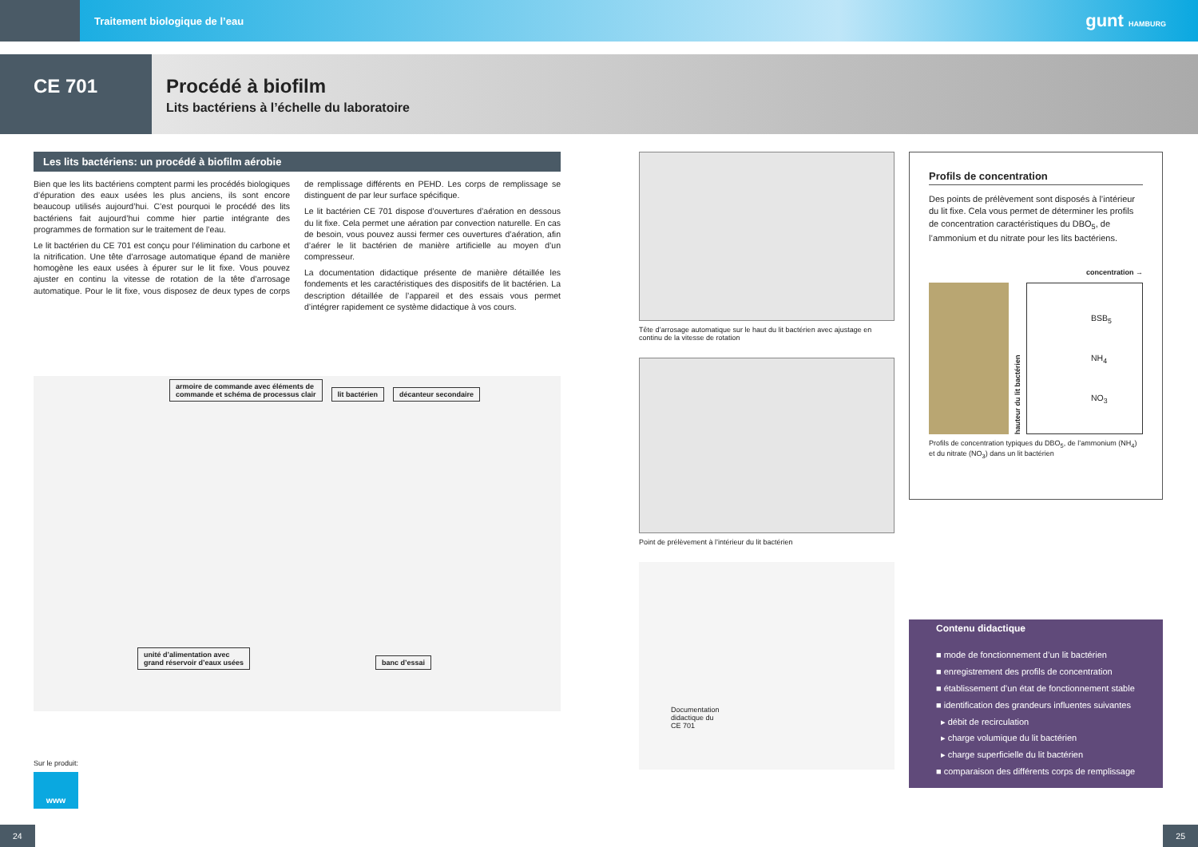Traitement biologique de l’eau
gunt HAMBURG
CE 701 Procédé à biofilm
Lits bactériens à l’échelle du laboratoire
Les lits bactériens: un procédé à biofilm aérobie
Bien que les lits bactériens comptent parmi les procédés biologiques d’épuration des eaux usées les plus anciens, ils sont encore beaucoup utilisés aujourd’hui. C’est pourquoi le procédé des lits bactériens fait aujourd’hui comme hier partie intégrante des programmes de formation sur le traitement de l’eau.
Le lit bactérien du CE 701 est conçu pour l’élimination du carbone et la nitrification. Une tête d’arrosage automatique épand de manière homogène les eaux usées à épurer sur le lit fixe. Vous pouvez ajuster en continu la vitesse de rotation de la tête d’arrosage automatique. Pour le lit fixe, vous disposez de deux types de corps de remplissage différents en PEHD. Les corps de remplissage se distinguent de par leur surface spécifique.
Le lit bactérien CE 701 dispose d’ouvertures d’aération en dessous du lit fixe. Cela permet une aération par convection naturelle. En cas de besoin, vous pouvez aussi fermer ces ouvertures d’aération, afin d’aérer le lit bactérien de manière artificielle au moyen d’un compresseur.
La documentation didactique présente de manière détaillée les fondements et les caractéristiques des dispositifs de lit bactérien. La description détaillée de l’appareil et des essais vous permet d’intégrer rapidement ce système didactique à vos cours.
armoire de commande avec éléments de
commande et schéma de processus clair lit bactérien décanteur secondaire
unité d’alimentation avec
grand réservoir d’eaux usées banc d’essai
Sur le produit:
www
Tête d’arrosage automatique sur le haut du lit bactérien avec ajustage en continu de la vitesse de rotation
Point de prélèvement à l’intérieur du lit bactérien
Documentation
didactique du
CE 701
Profils de concentration
Des points de prélèvement sont disposés à l’intérieur du lit fixe. Cela vous permet de déterminer les profils de concentration caractéristiques du DBO<sub>5</sub>, de l’ammonium et du nitrate pour les lits bactériens.
concentration →
hauteur du lit bactérien
BSB<sub>5</sub>
NH<sub>4</sub>
NO<sub>3</sub>
Profils de concentration typiques du DBO<sub>5</sub>, de l’ammonium (NH<sub>4</sub>) et du nitrate (NO<sub>3</sub>) dans un lit bactérien
Contenu didactique
■ mode de fonctionnement d’un lit bactérien
■ enregistrement des profils de concentration
■ établissement d’un état de fonctionnement stable
■ identification des grandeurs influentes suivantes
▸ débit de recirculation
▸ charge volumique du lit bactérien
▸ charge superficielle du lit bactérien
■ comparaison des différents corps de remplissage
24 25